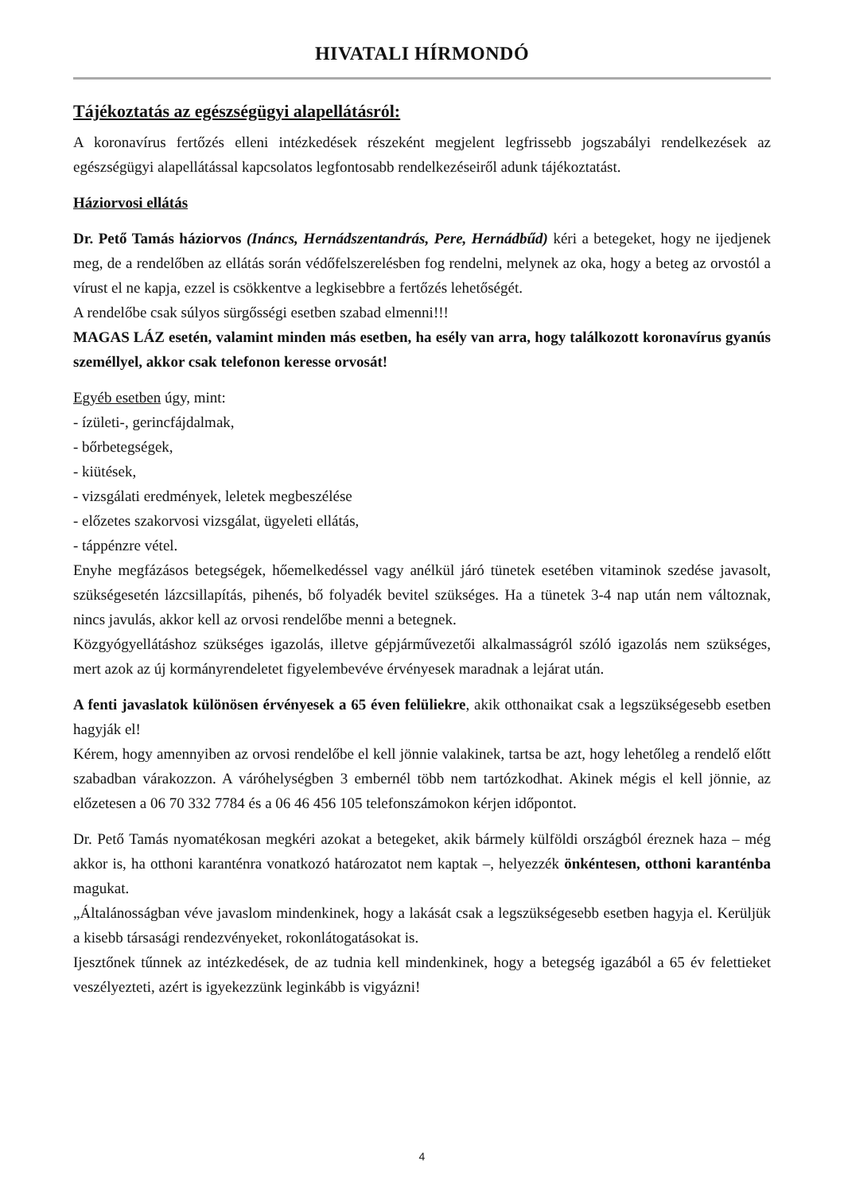HIVATALI HÍRMONDÓ
Tájékoztatás az egészségügyi alapellátásról:
A koronavírus fertőzés elleni intézkedések részeként megjelent legfrissebb jogszabályi rendelkezések az egészségügyi alapellátással kapcsolatos legfontosabb rendelkezéseiről adunk tájékoztatást.
Háziorvosi ellátás
Dr. Pető Tamás háziorvos (Ináncs, Hernádszentandrás, Pere, Hernádbűd) kéri a betegeket, hogy ne ijedjenek meg, de a rendelőben az ellátás során védőfelszerelésben fog rendelni, melynek az oka, hogy a beteg az orvostól a vírust el ne kapja, ezzel is csökkentve a legkisebbre a fertőzés lehetőségét.
A rendelőbe csak súlyos sürgősségi esetben szabad elmenni!!!
MAGAS LÁZ esetén, valamint minden más esetben, ha esély van arra, hogy találkozott koronavírus gyanús személlyel, akkor csak telefonon keresse orvosát!
Egyéb esetben úgy, mint:
- ízületi-, gerincfájdalmak,
- bőrbetegségek,
- kiütések,
- vizsgálati eredmények, leletek megbeszélése
- előzetes szakorvosi vizsgálat, ügyeleti ellátás,
- táppénzre vétel.
Enyhe megfázásos betegségek, hőemelkedéssel vagy anélkül járó tünetek esetében vitaminok szedése javasolt, szükségesetén lázcsillapítás, pihenés, bő folyadék bevitel szükséges. Ha a tünetek 3-4 nap után nem változnak, nincs javulás, akkor kell az orvosi rendelőbe menni a betegnek.
Közgyógyellátáshoz szükséges igazolás, illetve gépjárművezetői alkalmasságról szóló igazolás nem szükséges, mert azok az új kormányrendeletet figyelembevéve érvényesek maradnak a lejárat után.
A fenti javaslatok különösen érvényesek a 65 éven felüliekre, akik otthonaikat csak a legszükségesebb esetben hagyják el!
Kérem, hogy amennyiben az orvosi rendelőbe el kell jönnie valakinek, tartsa be azt, hogy lehetőleg a rendelő előtt szabadban várakozzon. A váróhelységben 3 embernél több nem tartózkodhat. Akinek mégis el kell jönnie, az előzetesen a 06 70 332 7784 és a 06 46 456 105 telefonszámokon kérjen időpontot.
Dr. Pető Tamás nyomatékosan megkéri azokat a betegeket, akik bármely külföldi országból éreznek haza – még akkor is, ha otthoni karanténra vonatkozó határozatot nem kaptak –, helyezzék önkéntesen, otthoni karanténba magukat.
„Általánosságban véve javaslom mindenkinek, hogy a lakását csak a legszükségesebb esetben hagyja el. Kerüljük a kisebb társasági rendezvényeket, rokonlátogatásokat is.
Ijesztőnek tűnnek az intézkedések, de az tudnia kell mindenkinek, hogy a betegség igazából a 65 év felettieket veszélyezteti, azért is igyekezzünk leginkább is vigyázni!
4